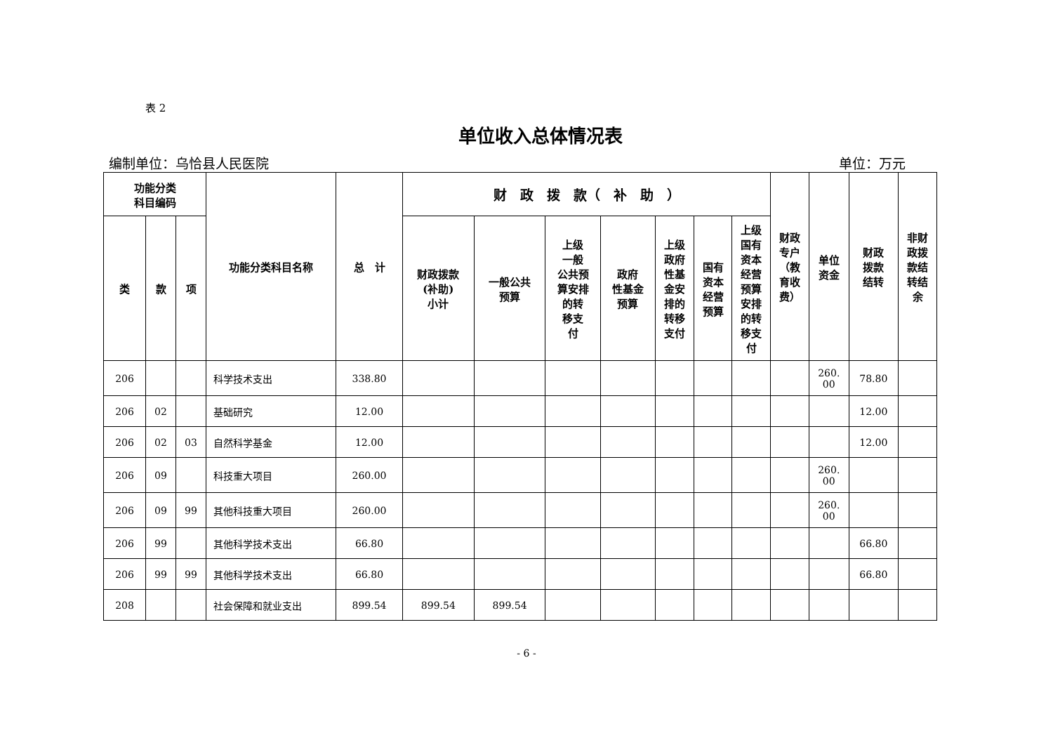表 2
单位收入总体情况表
编制单位：乌恰县人民医院 单位：万元
| 功能分类 科目编码 | | | 功能分类科目名称 | 总 计 | 财 政 拨 款（ 补 助 ） | | | | | | | 财政 专户 （教 育收 费） | 单位 资金 | 财政 拨款 结转 | 非财 政拨 款结 转结 余 |
| --- | --- | --- | --- | --- | --- | --- | --- | --- | --- | --- | --- | --- | --- | --- | --- |
| 类 | 款 | 项 | | | 财政拨款 (补助) 小计 | 一般公共 预算 | 上级 一般 公共预 算安排 的转 移支 付 | 政府 性基金 预算 | 上级 政府 性基 金安 排的 转移 支付 | 国有 资本 经营 预算 | 上级 国有 资本 经营 预算 安排 的转 移支 付 | | | | |
| 206 | | | 科学技术支出 | 338.80 | | | | | | | | | 260. 00 | 78.80 | |
| 206 | 02 | | 基础研究 | 12.00 | | | | | | | | | | 12.00 | |
| 206 | 02 | 03 | 自然科学基金 | 12.00 | | | | | | | | | | 12.00 | |
| 206 | 09 | | 科技重大项目 | 260.00 | | | | | | | | | 260. 00 | | |
| 206 | 09 | 99 | 其他科技重大项目 | 260.00 | | | | | | | | | 260. 00 | | |
| 206 | 99 | | 其他科学技术支出 | 66.80 | | | | | | | | | | 66.80 | |
| 206 | 99 | 99 | 其他科学技术支出 | 66.80 | | | | | | | | | | 66.80 | |
| 208 | | | 社会保障和就业支出 | 899.54 | 899.54 | 899.54 | | | | | | | | | |
- 6 -